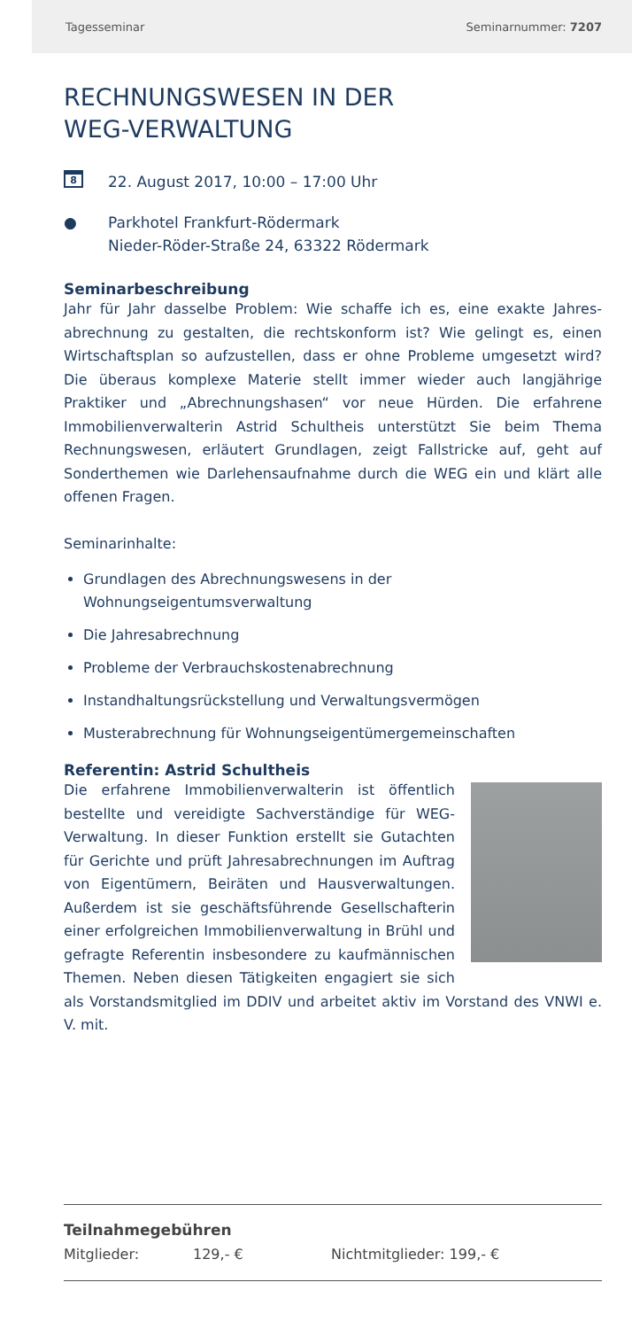Tagesseminar Seminarnummer: 7207
RECHNUNGSWESEN IN DER
WEG-VERWALTUNG
8
22. August 2017, 10:00 – 17:00 Uhr
● Parkhotel Frankfurt-Rödermark
Nieder-Röder-Straße 24, 63322 Rödermark
Seminarbeschreibung
Jahr für Jahr dasselbe Problem: Wie schaffe ich es, eine exakte Jahres­abrechnung zu gestalten, die rechtskonform ist? Wie gelingt es, einen Wirtschaftsplan so aufzustellen, dass er ohne Probleme umgesetzt wird? Die überaus komplexe Materie stellt immer wieder auch langjährige Praktiker und „Abrechnungshasen“ vor neue Hürden. Die erfahrene Immobilienverwalterin Astrid Schultheis unterstützt Sie beim Thema Rechnungswesen, erläutert Grundlagen, zeigt Fallstricke auf, geht auf Sonderthemen wie Darlehensaufnahme durch die WEG ein und klärt alle offenen Fragen.
Seminarinhalte:
Grundlagen des Abrechnungswesens in der Wohnungseigentumsverwaltung
Die Jahresabrechnung
Probleme der Verbrauchskostenabrechnung
Instandhaltungsrückstellung und Verwaltungsvermögen
Musterabrechnung für Wohnungseigentümergemeinschaften
Referentin: Astrid Schultheis
Die erfahrene Immobilienverwalterin ist öffentlich bestellte und vereidigte Sachverständige für WEG-Verwaltung. In dieser Funktion erstellt sie Gutachten für Gerichte und prüft Jahresabrech­nungen im Auftrag von Eigentümern, Beiräten und Hausverwaltungen. Außerdem ist sie geschäfts­führende Gesellschafterin einer erfolgreichen Immobilienverwaltung in Brühl und gefragte Refe­rentin insbesondere zu kaufmännischen Themen. Neben diesen Tätig­keiten engagiert sie sich als Vorstandsmitglied im DDIV und arbeitet aktiv im Vorstand des VNWI e. V. mit.
Teilnahmegebühren
Mitglieder: 129,- € Nichtmitglieder: 199,- €